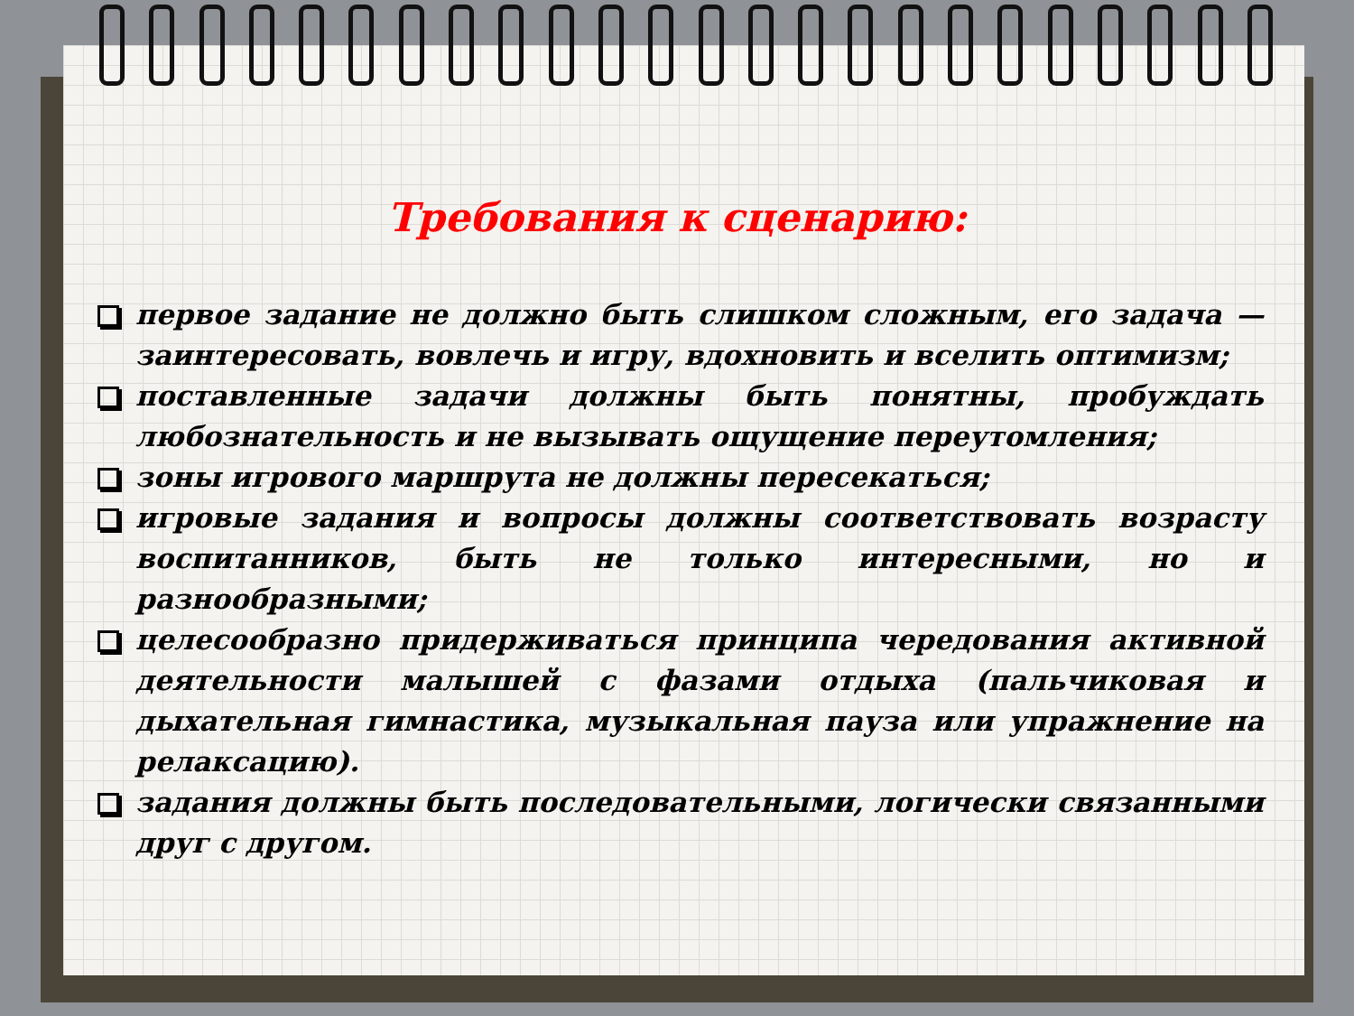Требования к сценарию:
первое задание не должно быть слишком сложным, его задача — заинтересовать, вовлечь и игру, вдохновить и вселить оптимизм;
поставленные задачи должны быть понятны, пробуждать любознательность и не вызывать ощущение переутомления;
зоны игрового маршрута не должны пересекаться;
игровые задания и вопросы должны соответствовать возрасту воспитанников, быть не только интересными, но и разнообразными;
целесообразно придерживаться принципа чередования активной деятельности малышей с фазами отдыха (пальчиковая и дыхательная гимнастика, музыкальная пауза или упражнение на релаксацию).
задания должны быть последовательными, логически связанными друг с другом.